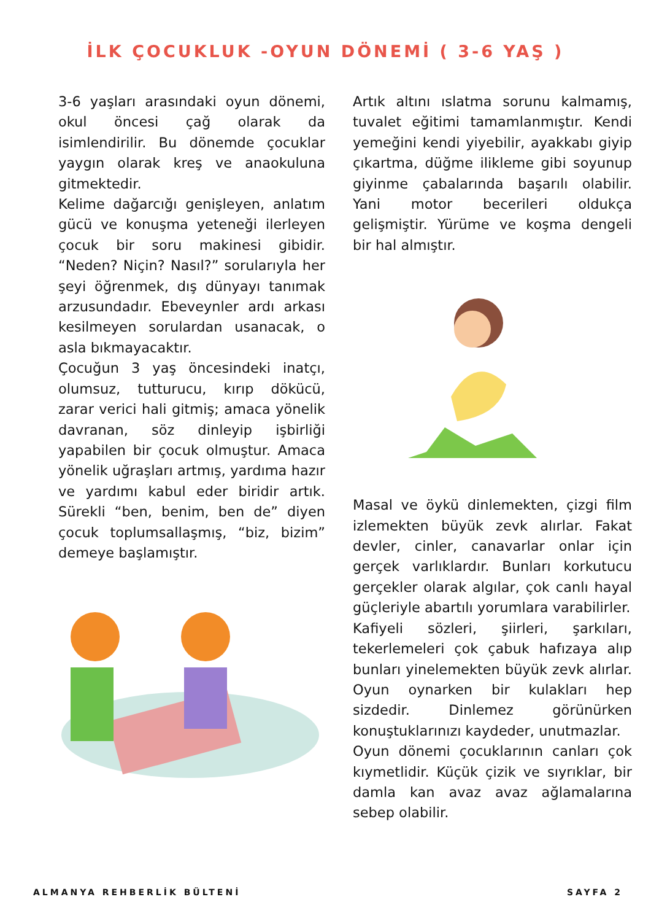İLK ÇOCUKLUK -OYUN DÖNEMİ ( 3-6 YAŞ )
3-6 yaşları arasındaki oyun dönemi, okul öncesi çağ olarak da isimlendirilir. Bu dönemde çocuklar yaygın olarak kreş ve anaokuluna gitmektedir.
Kelime dağarcığı genişleyen, anlatım gücü ve konuşma yeteneği ilerleyen çocuk bir soru makinesi gibidir. “Neden? Niçin? Nasıl?” sorularıyla her şeyi öğrenmek, dış dünyayı tanımak arzusundadır. Ebeveynler ardı arkası kesilmeyen sorulardan usanacak, o asla bıkmayacaktır.
Çocuğun 3 yaş öncesindeki inatçı, olumsuz, tutturucu, kırıp dökücü, zarar verici hali gitmiş; amaca yönelik davranan, söz dinleyip işbirliği yapabilen bir çocuk olmuştur. Amaca yönelik uğraşları artmış, yardıma hazır ve yardımı kabul eder biridir artık. Sürekli “ben, benim, ben de” diyen çocuk toplumsallaşmış, “biz, bizim” demeye başlamıştır.
Artık altını ıslatma sorunu kalmamış, tuvalet eğitimi tamamlanmıştır. Kendi yemeğini kendi yiyebilir, ayakkabı giyip çıkartma, düğme ilikleme gibi soyunup giyinme çabalarında başarılı olabilir. Yani motor becerileri oldukça gelişmiştir. Yürüme ve koşma dengeli bir hal almıştır.
Masal ve öykü dinlemekten, çizgi film izlemekten büyük zevk alırlar. Fakat devler, cinler, canavarlar onlar için gerçek varlıklardır. Bunları korkutucu gerçekler olarak algılar, çok canlı hayal güçleriyle abartılı yorumlara varabilirler.
Kafiyeli sözleri, şiirleri, şarkıları, tekerlemeleri çok çabuk hafızaya alıp bunları yinelemekten büyük zevk alırlar. Oyun oynarken bir kulakları hep sizdedir. Dinlemez görünürken konuştuklarınızı kaydeder, unutmazlar.
Oyun dönemi çocuklarının canları çok kıymetlidir. Küçük çizik ve sıyrıklar, bir damla kan avaz avaz ağlamalarına sebep olabilir.
ALMANYA REHBERLİK BÜLTENİ SAYFA 2